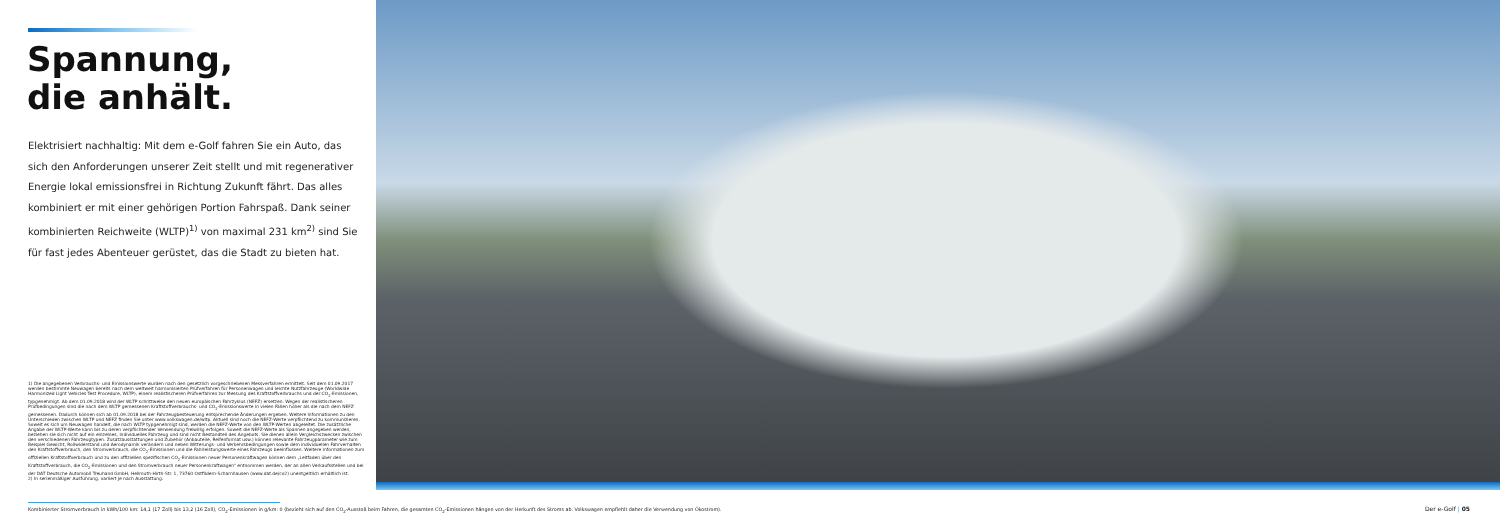Spannung,
die anhält.
Elektrisiert nachhaltig: Mit dem e-Golf fahren Sie ein Auto, das sich den Anforderungen unserer Zeit stellt und mit regenerativer Energie lokal emissionsfrei in Richtung Zukunft fährt. Das alles kombiniert er mit einer gehörigen Portion Fahrspaß. Dank seiner kombinierten Reichweite (WLTP)<sup>1)</sup> von maximal 231 km<sup>2)</sup> sind Sie für fast jedes Abenteuer gerüstet, das die Stadt zu bieten hat.
1) Die angegebenen Verbrauchs- und Emissionswerte wurden nach den gesetzlich vorgeschriebenen Messverfahren ermittelt. Seit dem 01.09.2017 werden bestimmte Neuwagen bereits nach dem weltweit harmonisierten Prüfverfahren für Personenwagen und leichte Nutzfahrzeuge (Worldwide Harmonized Light Vehicles Test Procedure, WLTP), einem realistischeren Prüfverfahren zur Messung des Kraftstoffverbrauchs und der CO<sub>2</sub>-Emissionen, typgenehmigt. Ab dem 01.09.2018 wird der WLTP schrittweise den neuen europäischen Fahrzyklus (NEFZ) ersetzen. Wegen der realistischeren Prüfbedingungen sind die nach dem WLTP gemessenen Kraftstoffverbrauchs- und CO<sub>2</sub>-Emissionswerte in vielen Fällen höher als die nach dem NEFZ gemessenen. Dadurch können sich ab 01.09.2018 bei der Fahrzeugbesteuerung entsprechende Änderungen ergeben. Weitere Informationen zu den Unterschieden zwischen WLTP und NEFZ finden Sie unter www.volkswagen.de/wltp. Aktuell sind noch die NEFZ-Werte verpflichtend zu kommunizieren. Soweit es sich um Neuwagen handelt, die nach WLTP typgenehmigt sind, werden die NEFZ-Werte von den WLTP-Werten abgeleitet. Die zusätzliche Angabe der WLTP-Werte kann bis zu deren verpflichtender Verwendung freiwillig erfolgen. Soweit die NEFZ-Werte als Spannen angegeben werden, beziehen sie sich nicht auf ein einzelnes, individuelles Fahrzeug und sind nicht Bestandteil des Angebots. Sie dienen allein Vergleichszwecken zwischen den verschiedenen Fahrzeugtypen. Zusatzausstattungen und Zubehör (Anbauteile, Reifenformat usw.) können relevante Fahrzeugparameter wie zum Beispiel Gewicht, Rollwiderstand und Aerodynamik verändern und neben Witterungs- und Verkehrsbedingungen sowie dem individuellen Fahrverhalten den Kraftstoffverbrauch, den Stromverbrauch, die CO<sub>2</sub>-Emissionen und die Fahrleistungswerte eines Fahrzeugs beeinflussen. Weitere Informationen zum offiziellen Kraftstoffverbrauch und zu den offiziellen spezifischen CO<sub>2</sub>-Emissionen neuer Personenkraftwagen können dem „Leitfaden über den Kraftstoffverbrauch, die CO<sub>2</sub>-Emissionen und den Stromverbrauch neuer Personenkraftwagen“ entnommen werden, der an allen Verkaufsstellen und bei der DAT Deutsche Automobil Treuhand GmbH, Hellmuth-Hirth-Str. 1, 73760 Ostfildern-Scharnhausen (www.dat.de/co2) unentgeltlich erhältlich ist.
2) In serienmäßiger Ausführung, variiert je nach Ausstattung.
Kombinierter Stromverbrauch in kWh/100 km: 14,1 (17 Zoll) bis 13,2 (16 Zoll), CO<sub>2</sub>-Emissionen in g/km: 0 (bezieht sich auf den CO<sub>2</sub>-Ausstoß beim Fahren, die gesamten CO<sub>2</sub>-Emissionen hängen von der Herkunft des Stroms ab. Volkswagen empfiehlt daher die Verwendung von Ökostrom). Der e-Golf | 05